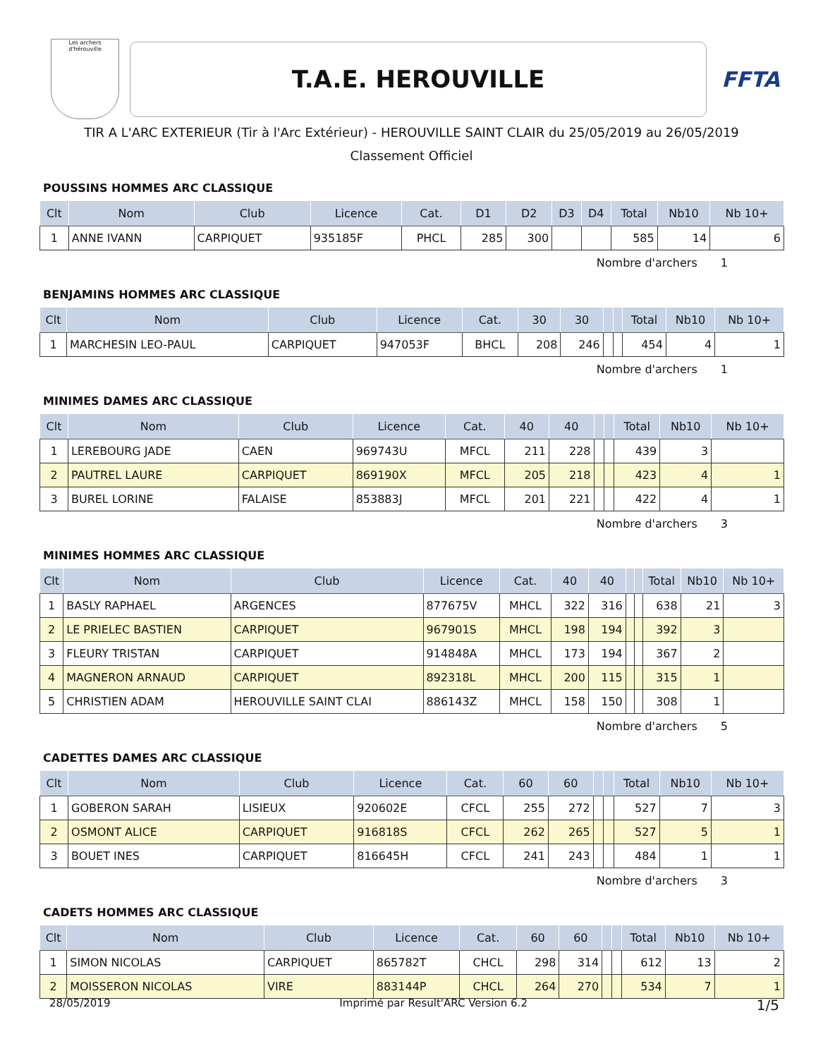Les archers d'hérouville
T.A.E. HEROUVILLE
FFTA
TIR A L'ARC EXTERIEUR (Tir à l'Arc Extérieur) - HEROUVILLE SAINT CLAIR du 25/05/2019 au 26/05/2019
Classement Officiel
POUSSINS HOMMES ARC CLASSIQUE
| Clt | Nom | Club | Licence | Cat. | D1 | D2 | D3 | D4 | Total | Nb10 | Nb 10+ |
| --- | --- | --- | --- | --- | --- | --- | --- | --- | --- | --- | --- |
| 1 | ANNE IVANN | CARPIQUET | 935185F | PHCL | 285 | 300 | | | 585 | 14 | 6 |
Nombre d'archers 1
BENJAMINS HOMMES ARC CLASSIQUE
| Clt | Nom | Club | Licence | Cat. | 30 | 30 | | | Total | Nb10 | Nb 10+ |
| --- | --- | --- | --- | --- | --- | --- | --- | --- | --- | --- | --- |
| 1 | MARCHESIN LEO-PAUL | CARPIQUET | 947053F | BHCL | 208 | 246 | | | 454 | 4 | 1 |
Nombre d'archers 1
MINIMES DAMES ARC CLASSIQUE
| Clt | Nom | Club | Licence | Cat. | 40 | 40 | | | Total | Nb10 | Nb 10+ |
| --- | --- | --- | --- | --- | --- | --- | --- | --- | --- | --- | --- |
| 1 | LEREBOURG JADE | CAEN | 969743U | MFCL | 211 | 228 | | | 439 | 3 | |
| 2 | PAUTREL LAURE | CARPIQUET | 869190X | MFCL | 205 | 218 | | | 423 | 4 | 1 |
| 3 | BUREL LORINE | FALAISE | 853883J | MFCL | 201 | 221 | | | 422 | 4 | 1 |
Nombre d'archers 3
MINIMES HOMMES ARC CLASSIQUE
| Clt | Nom | Club | Licence | Cat. | 40 | 40 | | | Total | Nb10 | Nb 10+ |
| --- | --- | --- | --- | --- | --- | --- | --- | --- | --- | --- | --- |
| 1 | BASLY RAPHAEL | ARGENCES | 877675V | MHCL | 322 | 316 | | | 638 | 21 | 3 |
| 2 | LE PRIELEC BASTIEN | CARPIQUET | 967901S | MHCL | 198 | 194 | | | 392 | 3 | |
| 3 | FLEURY TRISTAN | CARPIQUET | 914848A | MHCL | 173 | 194 | | | 367 | 2 | |
| 4 | MAGNERON ARNAUD | CARPIQUET | 892318L | MHCL | 200 | 115 | | | 315 | 1 | |
| 5 | CHRISTIEN ADAM | HEROUVILLE SAINT CLAI | 886143Z | MHCL | 158 | 150 | | | 308 | 1 | |
Nombre d'archers 5
CADETTES DAMES ARC CLASSIQUE
| Clt | Nom | Club | Licence | Cat. | 60 | 60 | | | Total | Nb10 | Nb 10+ |
| --- | --- | --- | --- | --- | --- | --- | --- | --- | --- | --- | --- |
| 1 | GOBERON SARAH | LISIEUX | 920602E | CFCL | 255 | 272 | | | 527 | 7 | 3 |
| 2 | OSMONT ALICE | CARPIQUET | 916818S | CFCL | 262 | 265 | | | 527 | 5 | 1 |
| 3 | BOUET INES | CARPIQUET | 816645H | CFCL | 241 | 243 | | | 484 | 1 | 1 |
Nombre d'archers 3
CADETS HOMMES ARC CLASSIQUE
| Clt | Nom | Club | Licence | Cat. | 60 | 60 | | | Total | Nb10 | Nb 10+ |
| --- | --- | --- | --- | --- | --- | --- | --- | --- | --- | --- | --- |
| 1 | SIMON NICOLAS | CARPIQUET | 865782T | CHCL | 298 | 314 | | | 612 | 13 | 2 |
| 2 | MOISSERON NICOLAS | VIRE | 883144P | CHCL | 264 | 270 | | | 534 | 7 | 1 |
28/05/2019 Imprimé par Result'ARC Version 6.2 1/5